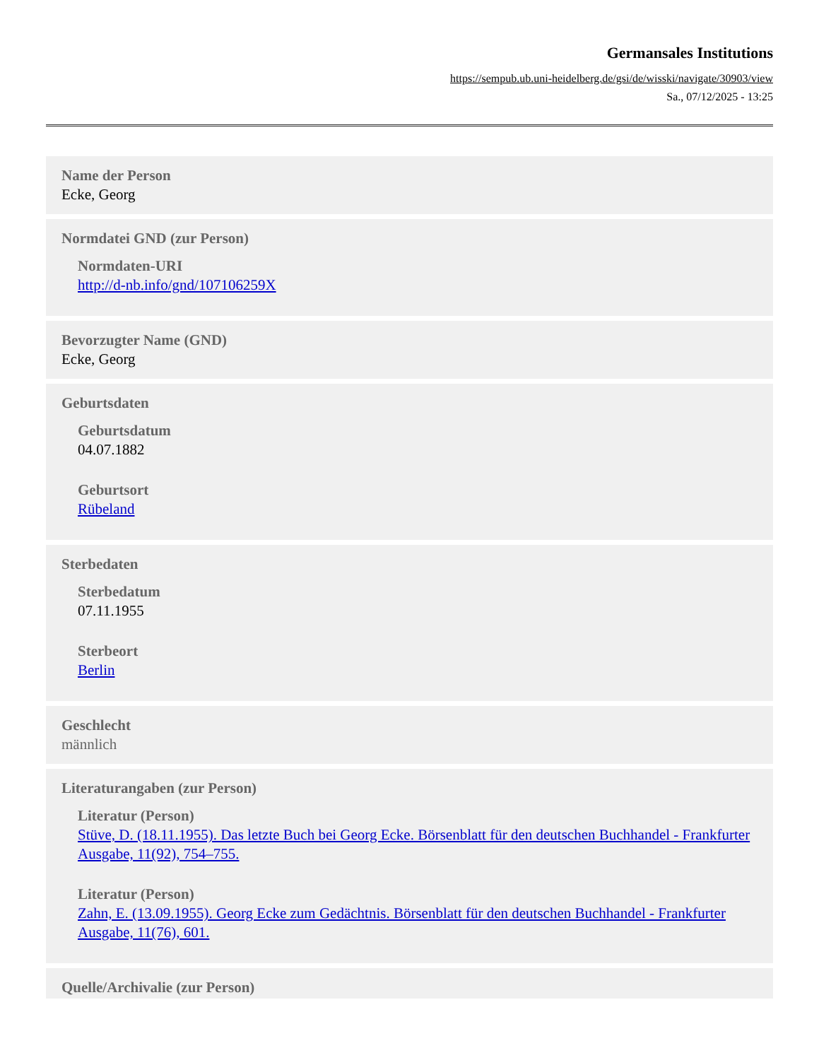Germansales Institutions
https://sempub.ub.uni-heidelberg.de/gsi/de/wisski/navigate/30903/view
Sa., 07/12/2025 - 13:25
Name der Person
Ecke, Georg
Normdatei GND (zur Person)
Normdaten-URI
http://d-nb.info/gnd/107106259X
Bevorzugter Name (GND)
Ecke, Georg
Geburtsdaten
Geburtsdatum
04.07.1882
Geburtsort
Rübeland
Sterbedaten
Sterbedatum
07.11.1955
Sterbeort
Berlin
Geschlecht
männlich
Literaturangaben (zur Person)
Literatur (Person)
Stüve, D. (18.11.1955). Das letzte Buch bei Georg Ecke. Börsenblatt für den deutschen Buchhandel - Frankfurter Ausgabe, 11(92), 754–755.
Literatur (Person)
Zahn, E. (13.09.1955). Georg Ecke zum Gedächtnis. Börsenblatt für den deutschen Buchhandel - Frankfurter Ausgabe, 11(76), 601.
Quelle/Archivalie (zur Person)